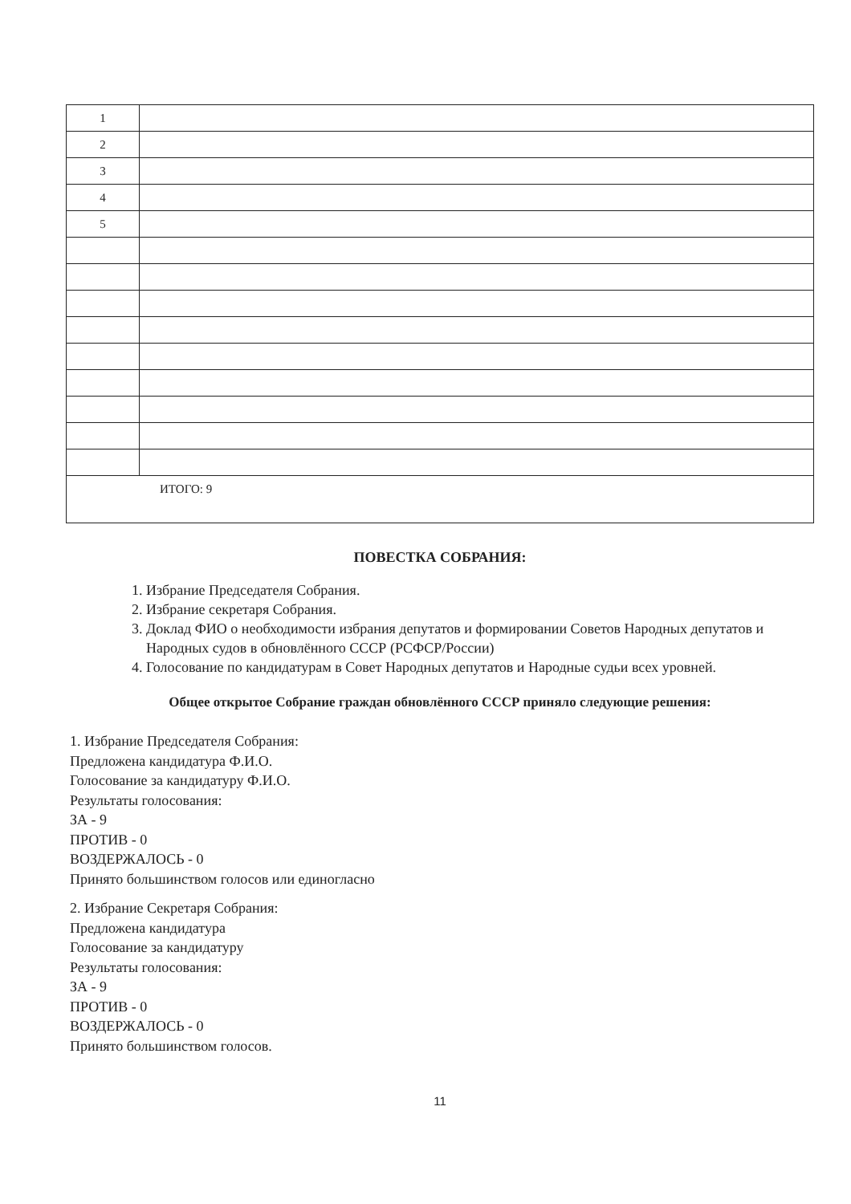| 1 | |
| 2 | |
| 3 | |
| 4 | |
| 5 | |
| ИТОГО: 9 | |
ПОВЕСТКА СОБРАНИЯ:
1. Избрание Председателя Собрания.
2. Избрание секретаря Собрания.
3. Доклад ФИО о необходимости избрания депутатов и формировании Советов Народных депутатов и Народных судов в обновлённого СССР (РСФСР/России)
4. Голосование по кандидатурам в Совет Народных депутатов и Народные судьи всех уровней.
Общее открытое Собрание граждан обновлённого СССР приняло следующие решения:
1. Избрание Председателя Собрания:
Предложена кандидатура Ф.И.О.
Голосование за кандидатуру Ф.И.О.
Результаты голосования:
ЗА - 9
ПРОТИВ - 0
ВОЗДЕРЖАЛОСЬ - 0
Принято большинством голосов или единогласно
2. Избрание Секретаря Собрания:
Предложена кандидатура
Голосование за кандидатуру
Результаты голосования:
ЗА - 9
ПРОТИВ - 0
ВОЗДЕРЖАЛОСЬ - 0
Принято большинством голосов.
11